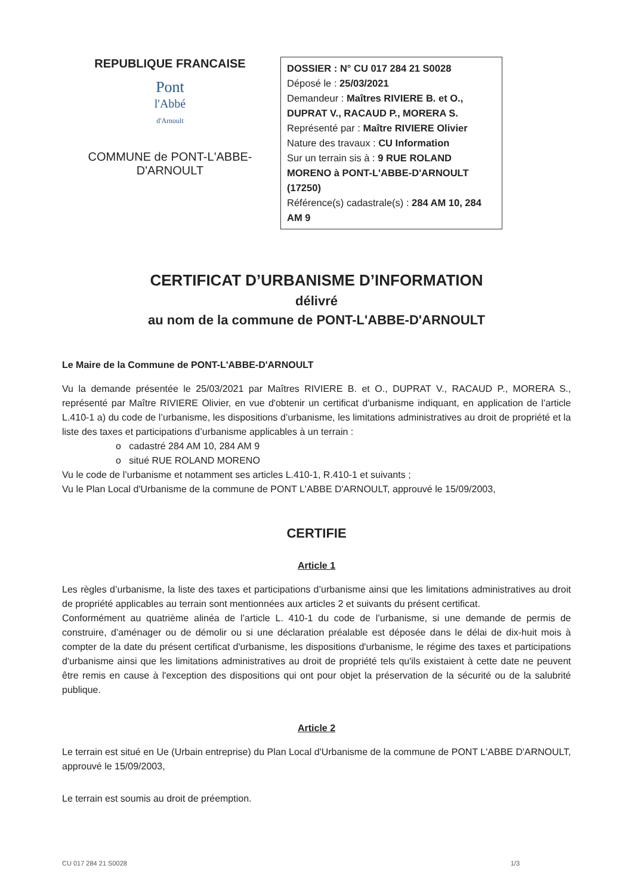REPUBLIQUE FRANCAISE
Pont
l'Abbé
d'Arnoult
COMMUNE de PONT-L'ABBE-
D'ARNOULT
DOSSIER : N° CU 017 284 21 S0028
Déposé le : 25/03/2021
Demandeur : Maîtres RIVIERE B. et O., DUPRAT V., RACAUD P., MORERA S.
Représenté par : Maître RIVIERE Olivier
Nature des travaux : CU Information
Sur un terrain sis à : 9 RUE ROLAND MORENO à PONT-L'ABBE-D'ARNOULT (17250)
Référence(s) cadastrale(s) : 284 AM 10, 284 AM 9
CERTIFICAT D’URBANISME D’INFORMATION
délivré
au nom de la commune de PONT-L'ABBE-D'ARNOULT
Le Maire de la Commune de PONT-L'ABBE-D'ARNOULT
Vu la demande présentée le 25/03/2021 par Maîtres RIVIERE B. et O., DUPRAT V., RACAUD P., MORERA S., représenté par Maître RIVIERE Olivier, en vue d'obtenir un certificat d'urbanisme indiquant, en application de l’article L.410-1 a) du code de l’urbanisme, les dispositions d’urbanisme, les limitations administratives au droit de propriété et la liste des taxes et participations d’urbanisme applicables à un terrain :
o cadastré 284 AM 10, 284 AM 9
o situé RUE ROLAND MORENO
Vu le code de l’urbanisme et notamment ses articles L.410-1, R.410-1 et suivants ;
Vu le Plan Local d'Urbanisme de la commune de PONT L'ABBE D'ARNOULT, approuvé le 15/09/2003,
CERTIFIE
Article 1
Les règles d’urbanisme, la liste des taxes et participations d’urbanisme ainsi que les limitations administratives au droit de propriété applicables au terrain sont mentionnées aux articles 2 et suivants du présent certificat.
Conformément au quatrième alinéa de l’article L. 410-1 du code de l’urbanisme, si une demande de permis de construire, d’aménager ou de démolir ou si une déclaration préalable est déposée dans le délai de dix-huit mois à compter de la date du présent certificat d'urbanisme, les dispositions d'urbanisme, le régime des taxes et participations d'urbanisme ainsi que les limitations administratives au droit de propriété tels qu'ils existaient à cette date ne peuvent être remis en cause à l'exception des dispositions qui ont pour objet la préservation de la sécurité ou de la salubrité publique.
Article 2
Le terrain est situé en Ue (Urbain entreprise) du Plan Local d'Urbanisme de la commune de PONT L'ABBE D'ARNOULT, approuvé le 15/09/2003,
Le terrain est soumis au droit de préemption.
CU 017 284 21 S0028 1/3